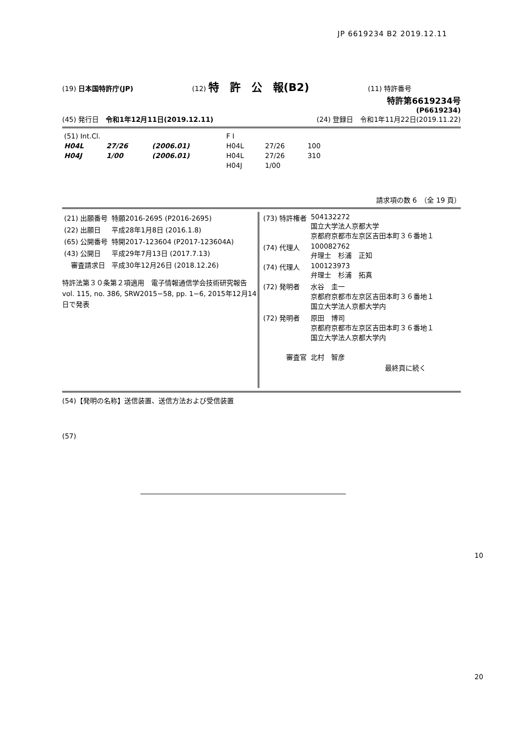JP 6619234 B2 2019.12.11
(19) 日本国特許庁(JP) (12) 特　許　公　報(B2) (11) 特許番号
特許第6619234号
(P6619234)
(45) 発行日　令和1年12月11日(2019.12.11) (24) 登録日　令和1年11月22日(2019.11.22)
| (51) Int.Cl. | | | F I | | |
| H04L | 27/26 | (2006.01) | H04L | 27/26 | 100 |
| H04J | 1/00 | (2006.01) | H04L | 27/26 | 310 |
| | | | H04J | 1/00 | |
請求項の数 6　（全 19 頁）
| (21) 出願番号 | 特願2016-2695 (P2016-2695) |
| (22) 出願日 | 平成28年1月8日 (2016.1.8) |
| (65) 公開番号 | 特開2017-123604 (P2017-123604A) |
| (43) 公開日 | 平成29年7月13日 (2017.7.13) |
| 審査請求日 | 平成30年12月26日 (2018.12.26) |
特許法第３０条第２項適用　電子情報通信学会技術研究報告 vol. 115, no. 386, SRW2015−58, pp. 1−6, 2015年12月14日で発表
| (73) 特許権者 | 504132272 国立大学法人京都大学 京都府京都市左京区吉田本町３６番地１ |
| (74) 代理人 | 100082762 弁理士 杉浦 正知 |
| (74) 代理人 | 100123973 弁理士 杉浦 拓真 |
| (72) 発明者 | 水谷 圭一 京都府京都市左京区吉田本町３６番地１ 国立大学法人京都大学内 |
| (72) 発明者 | 原田 博司 京都府京都市左京区吉田本町３６番地１ 国立大学法人京都大学内 |
| 審査官 | 北村 智彦 |
最終頁に続く
(54)【発明の名称】送信装置、送信方法および受信装置
(57)
10
20